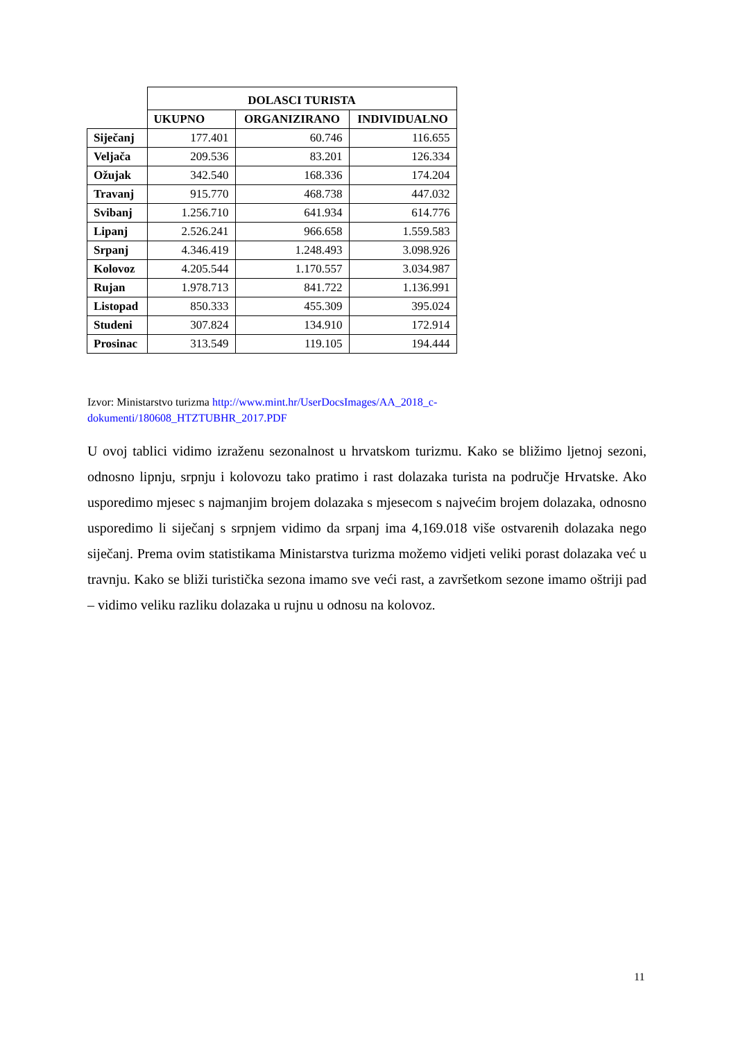| | DOLASCI TURISTA | | |
| --- | --- | --- | --- |
| | UKUPNO | ORGANIZIRANO | INDIVIDUALNO |
| Siječanj | 177.401 | 60.746 | 116.655 |
| Veljača | 209.536 | 83.201 | 126.334 |
| Ožujak | 342.540 | 168.336 | 174.204 |
| Travanj | 915.770 | 468.738 | 447.032 |
| Svibanj | 1.256.710 | 641.934 | 614.776 |
| Lipanj | 2.526.241 | 966.658 | 1.559.583 |
| Srpanj | 4.346.419 | 1.248.493 | 3.098.926 |
| Kolovoz | 4.205.544 | 1.170.557 | 3.034.987 |
| Rujan | 1.978.713 | 841.722 | 1.136.991 |
| Listopad | 850.333 | 455.309 | 395.024 |
| Studeni | 307.824 | 134.910 | 172.914 |
| Prosinac | 313.549 | 119.105 | 194.444 |
Izvor: Ministarstvo turizma http://www.mint.hr/UserDocsImages/AA_2018_c-
dokumenti/180608_HTZTUBHR_2017.PDF
U ovoj tablici vidimo izraženu sezonalnost u hrvatskom turizmu. Kako se bližimo ljetnoj sezoni, odnosno lipnju, srpnju i kolovozu tako pratimo i rast dolazaka turista na područje Hrvatske. Ako usporedimo mjesec s najmanjim brojem dolazaka s mjesecom s najvećim brojem dolazaka, odnosno usporedimo li siječanj s srpnjem vidimo da srpanj ima 4,169.018 više ostvarenih dolazaka nego siječanj. Prema ovim statistikama Ministarstva turizma možemo vidjeti veliki porast dolazaka već u travnju. Kako se bliži turistička sezona imamo sve veći rast, a završetkom sezone imamo oštriji pad – vidimo veliku razliku dolazaka u rujnu u odnosu na kolovoz.
11